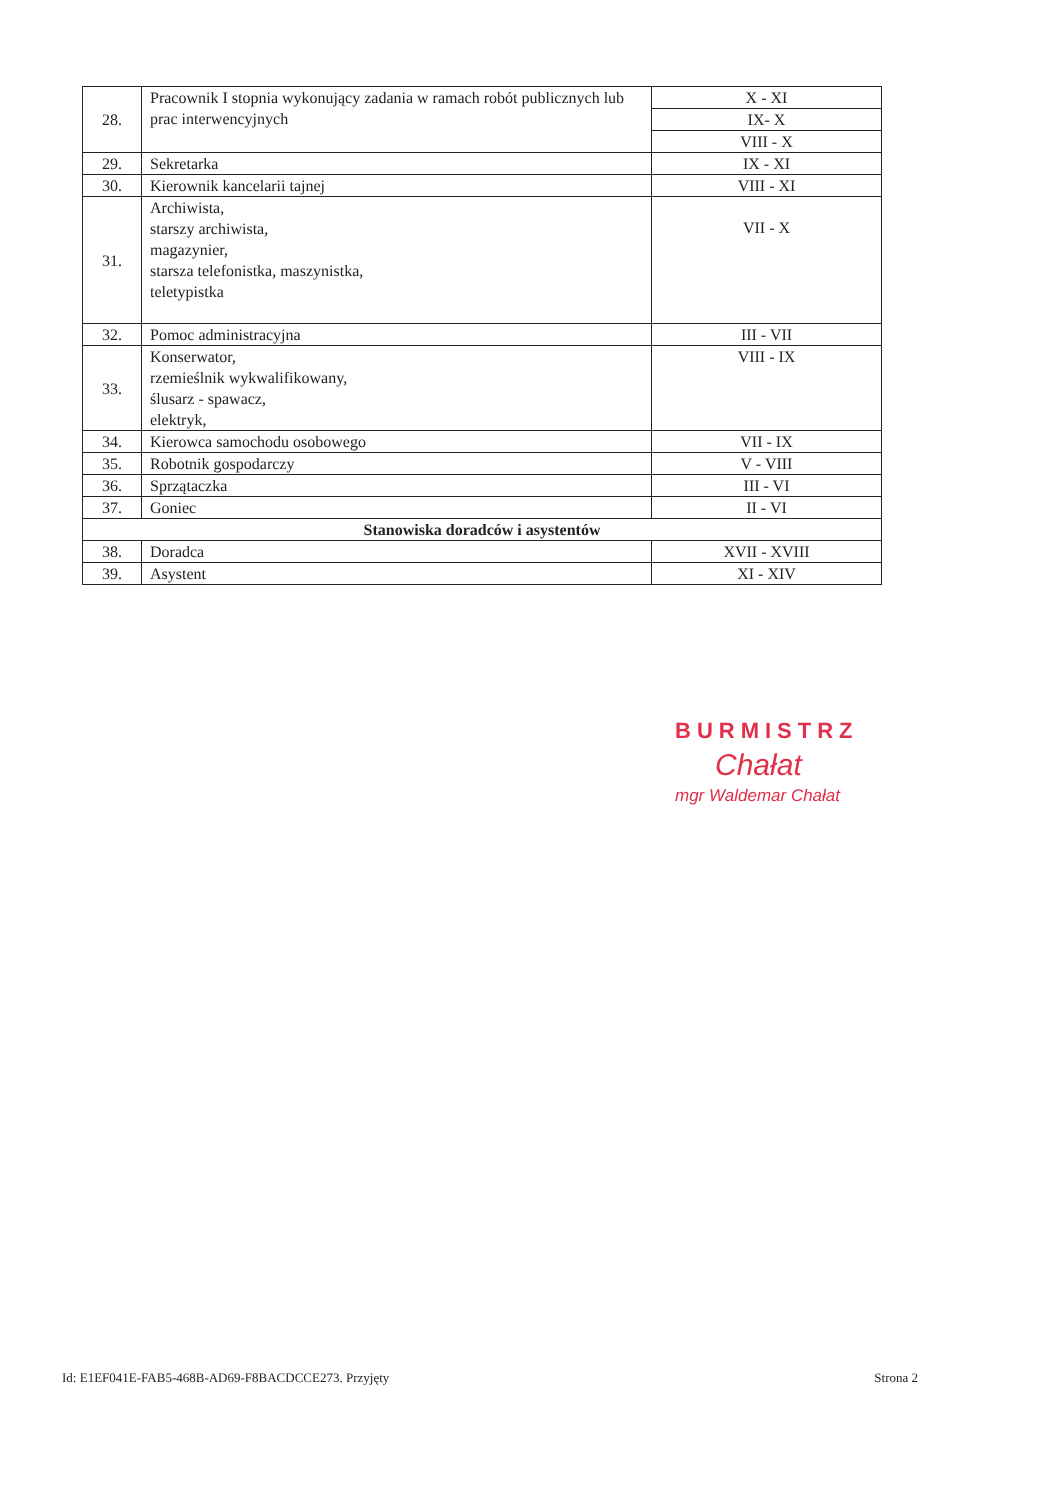| 28. | Pracownik I stopnia wykonujący zadania w ramach robót publicznych lub prac interwencyjnych | X - XI |
| | | IX- X |
| | | VIII - X |
| 29. | Sekretarka | IX - XI |
| 30. | Kierownik kancelarii tajnej | VIII - XI |
| 31. | Archiwista, starszy archiwista, magazynier, starsza telefonistka, maszynistka, teletypistka | VII - X |
| 32. | Pomoc administracyjna | III - VII |
| 33. | Konserwator, rzemieślnik wykwalifikowany, ślusarz - spawacz, elektryk, | VIII - IX |
| 34. | Kierowca samochodu osobowego | VII - IX |
| 35. | Robotnik gospodarczy | V - VIII |
| 36. | Sprzątaczka | III - VI |
| 37. | Goniec | II - VI |
| Stanowiska doradców i asystentów | | |
| 38. | Doradca | XVII - XVIII |
| 39. | Asystent | XI - XIV |
BURMISTRZ
Chałat
mgr Waldemar Chałat
Id: E1EF041E-FAB5-468B-AD69-F8BACDCCE273. Przyjęty Strona 2